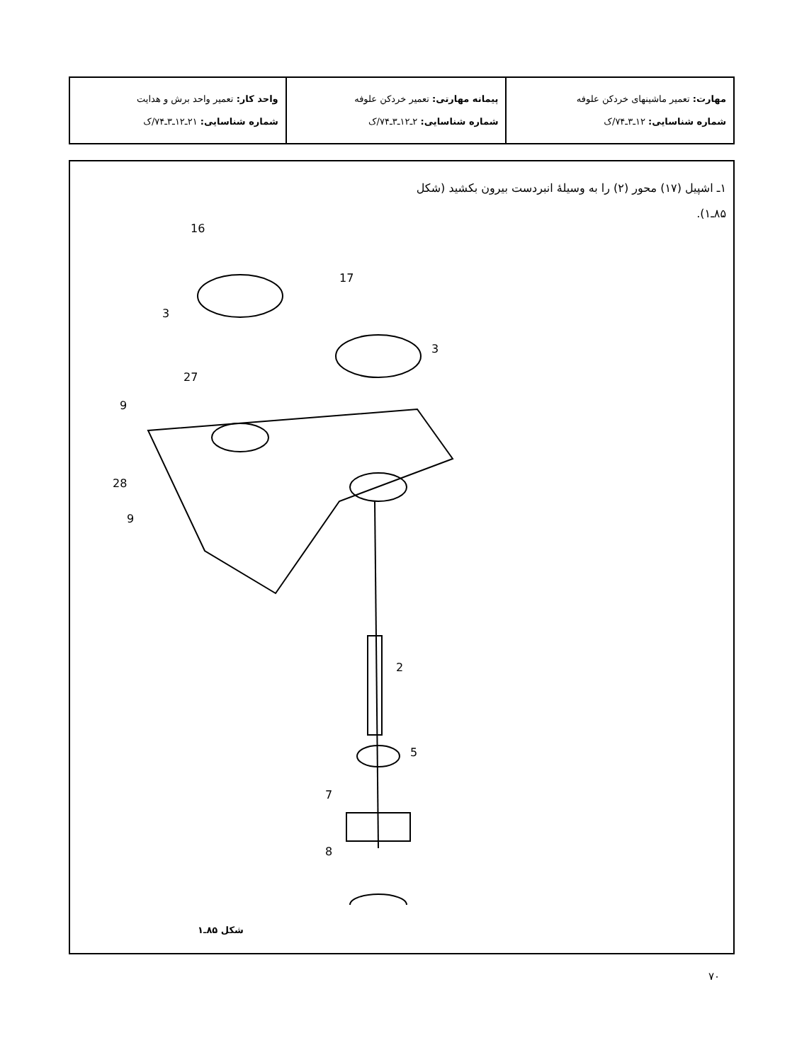| مهارت: تعمیر ماشینهای خردکن علوفه شماره شناسایی: ۱۲ـ۳ـ۷۴/ک | پیمانه مهارتی: تعمیر خردکن علوفه شماره شناسایی: ۲ـ۱۲ـ۳ـ۷۴/ک | واحد کار: تعمیر واحد برش و هدایت شماره شناسایی: ۲۱ـ۱۲ـ۳ـ۷۴/ک |
۱ـ اشپیل (۱۷) محور (۲) را به وسیلهٔ انبردست بیرون بکشید (شکل ۸۵ـ۱).
16
17
3
3
27
9
28
9
2
5
7
8
شکل ۸۵ـ۱
۷۰